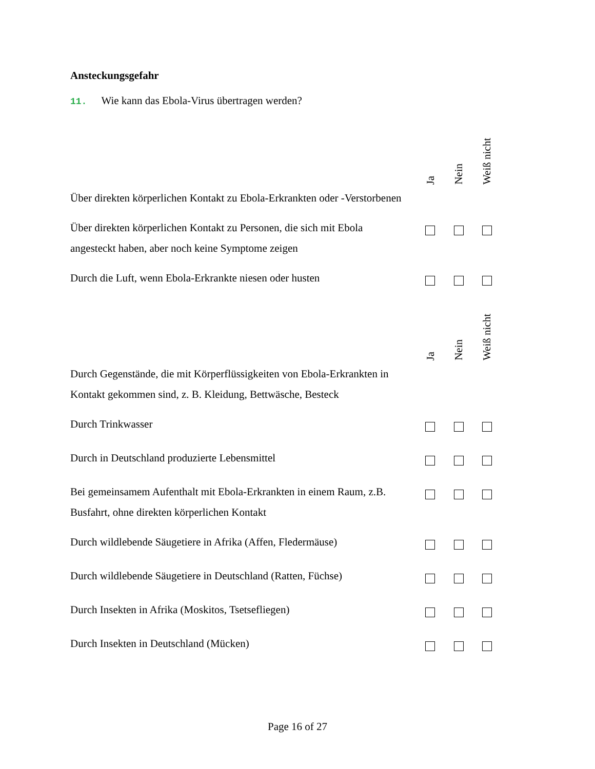Ansteckungsgefahr
11. Wie kann das Ebola-Virus übertragen werden?
| | Ja | Nein | Weiß nicht |
| --- | --- | --- | --- |
| Über direkten körperlichen Kontakt zu Ebola-Erkrankten oder -Verstorbenen | | | |
| Über direkten körperlichen Kontakt zu Personen, die sich mit Ebola angesteckt haben, aber noch keine Symptome zeigen | | | |
| Durch die Luft, wenn Ebola-Erkrankte niesen oder husten | | | |
| | Ja | Nein | Weiß nicht |
| Durch Gegenstände, die mit Körperflüssigkeiten von Ebola-Erkrankten in Kontakt gekommen sind, z. B. Kleidung, Bettwäsche, Besteck | | | |
| Durch Trinkwasser | | | |
| Durch in Deutschland produzierte Lebensmittel | | | |
| Bei gemeinsamem Aufenthalt mit Ebola-Erkrankten in einem Raum, z.B. Busfahrt, ohne direkten körperlichen Kontakt | | | |
| Durch wildlebende Säugetiere in Afrika (Affen, Fledermäuse) | | | |
| Durch wildlebende Säugetiere in Deutschland (Ratten, Füchse) | | | |
| Durch Insekten in Afrika (Moskitos, Tsetsefliegen) | | | |
| Durch Insekten in Deutschland (Mücken) | | | |
Page 16 of 27